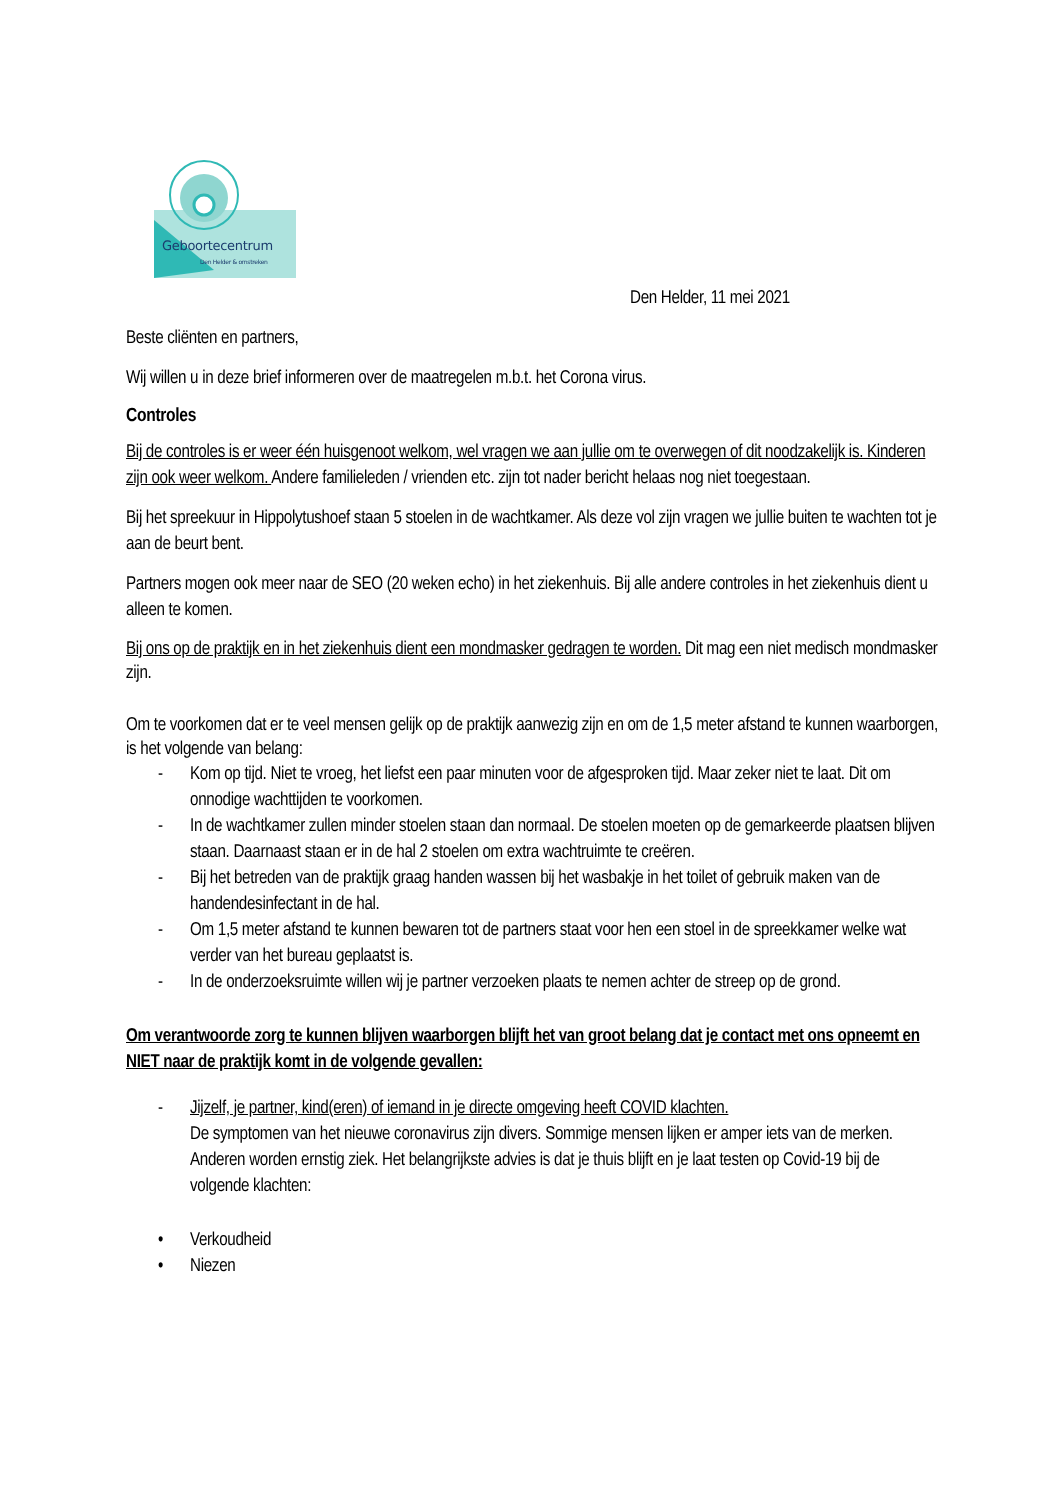Geboortecentrum
Den Helder & omstreken
Den Helder, 11 mei 2021
Beste cliënten en partners,
Wij willen u in deze brief informeren over de maatregelen m.b.t. het Corona virus.
Controles
Bij de controles is er weer één huisgenoot welkom, wel vragen we aan jullie om te overwegen of dit noodzakelijk is. Kinderen zijn ook weer welkom. Andere familieleden / vrienden etc. zijn tot nader bericht helaas nog niet toegestaan.
Bij het spreekuur in Hippolytushoef staan 5 stoelen in de wachtkamer. Als deze vol zijn vragen we jullie buiten te wachten tot je aan de beurt bent.
Partners mogen ook meer naar de SEO (20 weken echo) in het ziekenhuis. Bij alle andere controles in het ziekenhuis dient u alleen te komen.
Bij ons op de praktijk en in het ziekenhuis dient een mondmasker gedragen te worden. Dit mag een niet medisch mondmasker zijn.
Om te voorkomen dat er te veel mensen gelijk op de praktijk aanwezig zijn en om de 1,5 meter afstand te kunnen waarborgen, is het volgende van belang:
- Kom op tijd. Niet te vroeg, het liefst een paar minuten voor de afgesproken tijd. Maar zeker niet te laat. Dit om onnodige wachttijden te voorkomen.
- In de wachtkamer zullen minder stoelen staan dan normaal. De stoelen moeten op de gemarkeerde plaatsen blijven staan. Daarnaast staan er in de hal 2 stoelen om extra wachtruimte te creëren.
- Bij het betreden van de praktijk graag handen wassen bij het wasbakje in het toilet of gebruik maken van de handendesinfectant in de hal.
- Om 1,5 meter afstand te kunnen bewaren tot de partners staat voor hen een stoel in de spreekkamer welke wat verder van het bureau geplaatst is.
- In de onderzoeksruimte willen wij je partner verzoeken plaats te nemen achter de streep op de grond.
Om verantwoorde zorg te kunnen blijven waarborgen blijft het van groot belang dat je contact met ons opneemt en NIET naar de praktijk komt in de volgende gevallen:
- Jijzelf, je partner, kind(eren) of iemand in je directe omgeving heeft COVID klachten.
De symptomen van het nieuwe coronavirus zijn divers. Sommige mensen lijken er amper iets van de merken. Anderen worden ernstig ziek. Het belangrijkste advies is dat je thuis blijft en je laat testen op Covid-19 bij de volgende klachten:
• Verkoudheid
• Niezen